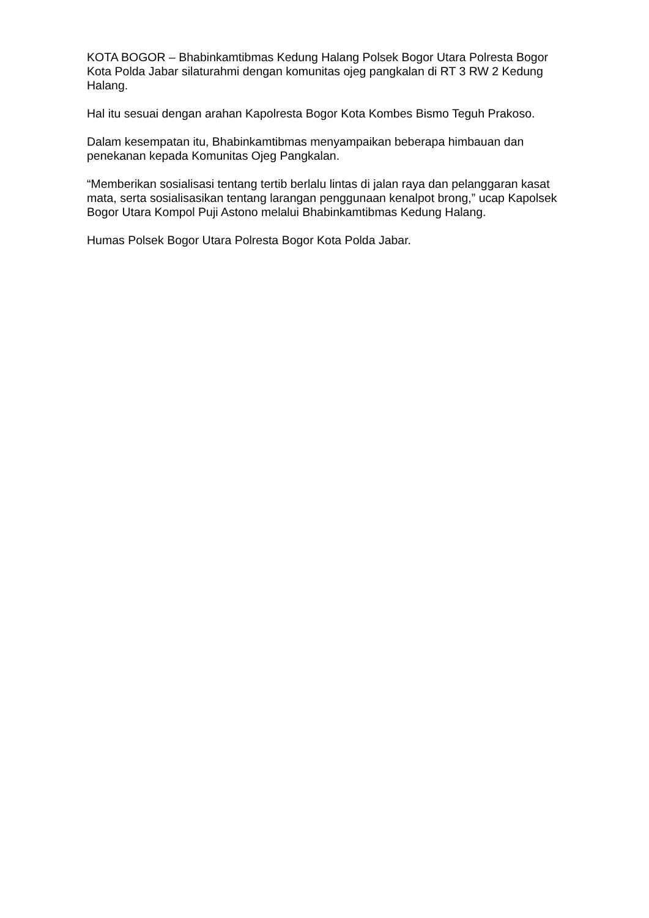KOTA BOGOR – Bhabinkamtibmas Kedung Halang Polsek Bogor Utara Polresta Bogor Kota Polda Jabar silaturahmi dengan komunitas ojeg pangkalan di RT 3 RW 2 Kedung Halang.
Hal itu sesuai dengan arahan Kapolresta Bogor Kota Kombes Bismo Teguh Prakoso.
Dalam kesempatan itu, Bhabinkamtibmas menyampaikan beberapa himbauan dan penekanan kepada Komunitas Ojeg Pangkalan.
“Memberikan sosialisasi tentang tertib berlalu lintas di jalan raya dan pelanggaran kasat mata, serta sosialisasikan tentang larangan penggunaan kenalpot brong,” ucap Kapolsek Bogor Utara Kompol Puji Astono melalui Bhabinkamtibmas Kedung Halang.
Humas Polsek Bogor Utara Polresta Bogor Kota Polda Jabar.